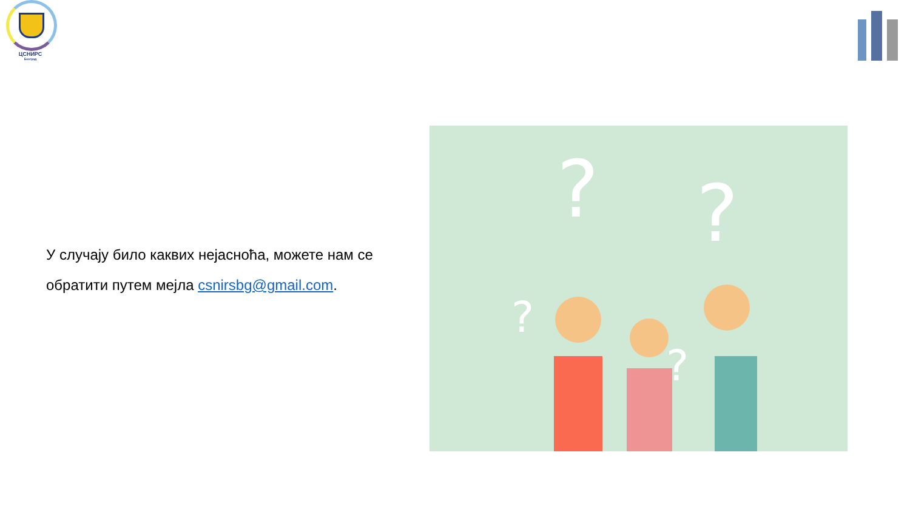ЦСНИРС
Београд
У случају било каквих нејасноћа, можете нам се обратити путем мејла csnirsbg@gmail.com.
?
?
?
?